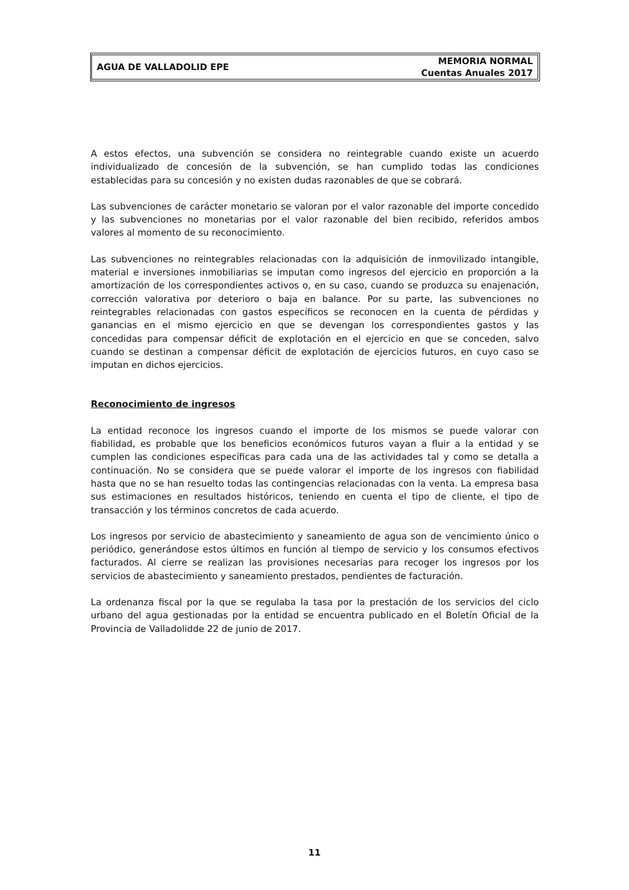AGUA DE VALLADOLID EPE
MEMORIA NORMAL
Cuentas Anuales 2017
A estos efectos, una subvención se considera no reintegrable cuando existe un acuerdo individualizado de concesión de la subvención, se han cumplido todas las condiciones establecidas para su concesión y no existen dudas razonables de que se cobrará.
Las subvenciones de carácter monetario se valoran por el valor razonable del importe concedido y las subvenciones no monetarias por el valor razonable del bien recibido, referidos ambos valores al momento de su reconocimiento.
Las subvenciones no reintegrables relacionadas con la adquisición de inmovilizado intangible, material e inversiones inmobiliarias se imputan como ingresos del ejercicio en proporción a la amortización de los correspondientes activos o, en su caso, cuando se produzca su enajenación, corrección valorativa por deterioro o baja en balance. Por su parte, las subvenciones no reintegrables relacionadas con gastos específicos se reconocen en la cuenta de pérdidas y ganancias en el mismo ejercicio en que se devengan los correspondientes gastos y las concedidas para compensar déficit de explotación en el ejercicio en que se conceden, salvo cuando se destinan a compensar déficit de explotación de ejercicios futuros, en cuyo caso se imputan en dichos ejercicios.
Reconocimiento de ingresos
La entidad reconoce los ingresos cuando el importe de los mismos se puede valorar con fiabilidad, es probable que los beneficios económicos futuros vayan a fluir a la entidad y se cumplen las condiciones específicas para cada una de las actividades tal y como se detalla a continuación. No se considera que se puede valorar el importe de los ingresos con fiabilidad hasta que no se han resuelto todas las contingencias relacionadas con la venta. La empresa basa sus estimaciones en resultados históricos, teniendo en cuenta el tipo de cliente, el tipo de transacción y los términos concretos de cada acuerdo.
Los ingresos por servicio de abastecimiento y saneamiento de agua son de vencimiento único o periódico, generándose estos últimos en función al tiempo de servicio y los consumos efectivos facturados. Al cierre se realizan las provisiones necesarias para recoger los ingresos por los servicios de abastecimiento y saneamiento prestados, pendientes de facturación.
La ordenanza fiscal por la que se regulaba la tasa por la prestación de los servicios del ciclo urbano del agua gestionadas por la entidad se encuentra publicado en el Boletín Oficial de la Provincia de Valladolidde 22 de junio de 2017.
11